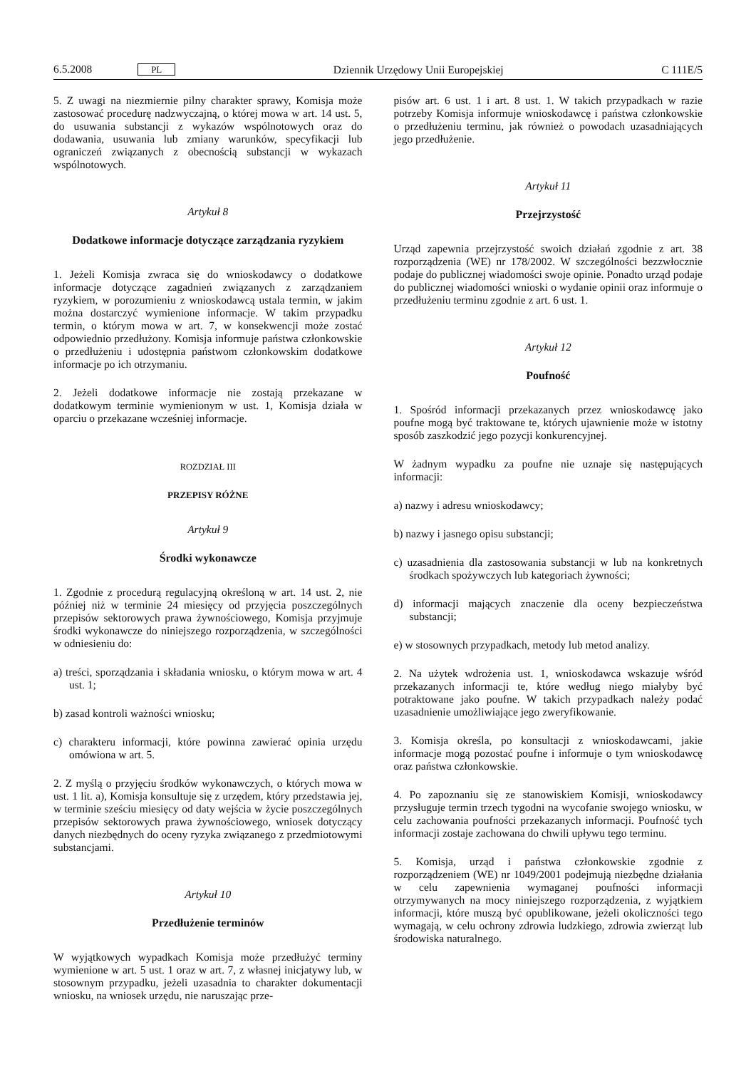6.5.2008 PL Dziennik Urzędowy Unii Europejskiej C 111E/5
5. Z uwagi na niezmiernie pilny charakter sprawy, Komisja może zastosować procedurę nadzwyczajną, o której mowa w art. 14 ust. 5, do usuwania substancji z wykazów wspólnotowych oraz do dodawania, usuwania lub zmiany warunków, specyfikacji lub ograniczeń związanych z obecnością substancji w wykazach wspólnotowych.
Artykuł 8
Dodatkowe informacje dotyczące zarządzania ryzykiem
1. Jeżeli Komisja zwraca się do wnioskodawcy o dodatkowe informacje dotyczące zagadnień związanych z zarządzaniem ryzykiem, w porozumieniu z wnioskodawcą ustala termin, w jakim można dostarczyć wymienione informacje. W takim przypadku termin, o którym mowa w art. 7, w konsekwencji może zostać odpowiednio przedłużony. Komisja informuje państwa członkowskie o przedłużeniu i udostępnia państwom członkowskim dodatkowe informacje po ich otrzymaniu.
2. Jeżeli dodatkowe informacje nie zostają przekazane w dodatkowym terminie wymienionym w ust. 1, Komisja działa w oparciu o przekazane wcześniej informacje.
ROZDZIAŁ III
PRZEPISY RÓŻNE
Artykuł 9
Środki wykonawcze
1. Zgodnie z procedurą regulacyjną określoną w art. 14 ust. 2, nie później niż w terminie 24 miesięcy od przyjęcia poszczególnych przepisów sektorowych prawa żywnościowego, Komisja przyjmuje środki wykonawcze do niniejszego rozporządzenia, w szczególności w odniesieniu do:
a) treści, sporządzania i składania wniosku, o którym mowa w art. 4 ust. 1;
b) zasad kontroli ważności wniosku;
c) charakteru informacji, które powinna zawierać opinia urzędu omówiona w art. 5.
2. Z myślą o przyjęciu środków wykonawczych, o których mowa w ust. 1 lit. a), Komisja konsultuje się z urzędem, który przedstawia jej, w terminie sześciu miesięcy od daty wejścia w życie poszczególnych przepisów sektorowych prawa żywnościowego, wniosek dotyczący danych niezbędnych do oceny ryzyka związanego z przedmiotowymi substancjami.
Artykuł 10
Przedłużenie terminów
W wyjątkowych wypadkach Komisja może przedłużyć terminy wymienione w art. 5 ust. 1 oraz w art. 7, z własnej inicjatywy lub, w stosownym przypadku, jeżeli uzasadnia to charakter dokumentacji wniosku, na wniosek urzędu, nie naruszając prze-
pisów art. 6 ust. 1 i art. 8 ust. 1. W takich przypadkach w razie potrzeby Komisja informuje wnioskodawcę i państwa członkowskie o przedłużeniu terminu, jak również o powodach uzasadniających jego przedłużenie.
Artykuł 11
Przejrzystość
Urząd zapewnia przejrzystość swoich działań zgodnie z art. 38 rozporządzenia (WE) nr 178/2002. W szczególności bezzwłocznie podaje do publicznej wiadomości swoje opinie. Ponadto urząd podaje do publicznej wiadomości wnioski o wydanie opinii oraz informuje o przedłużeniu terminu zgodnie z art. 6 ust. 1.
Artykuł 12
Poufność
1. Spośród informacji przekazanych przez wnioskodawcę jako poufne mogą być traktowane te, których ujawnienie może w istotny sposób zaszkodzić jego pozycji konkurencyjnej.
W żadnym wypadku za poufne nie uznaje się następujących informacji:
a) nazwy i adresu wnioskodawcy;
b) nazwy i jasnego opisu substancji;
c) uzasadnienia dla zastosowania substancji w lub na konkretnych środkach spożywczych lub kategoriach żywności;
d) informacji mających znaczenie dla oceny bezpieczeństwa substancji;
e) w stosownych przypadkach, metody lub metod analizy.
2. Na użytek wdrożenia ust. 1, wnioskodawca wskazuje wśród przekazanych informacji te, które według niego miałyby być potraktowane jako poufne. W takich przypadkach należy podać uzasadnienie umożliwiające jego zweryfikowanie.
3. Komisja określa, po konsultacji z wnioskodawcami, jakie informacje mogą pozostać poufne i informuje o tym wnioskodawcę oraz państwa członkowskie.
4. Po zapoznaniu się ze stanowiskiem Komisji, wnioskodawcy przysługuje termin trzech tygodni na wycofanie swojego wniosku, w celu zachowania poufności przekazanych informacji. Poufność tych informacji zostaje zachowana do chwili upływu tego terminu.
5. Komisja, urząd i państwa członkowskie zgodnie z rozporządzeniem (WE) nr 1049/2001 podejmują niezbędne działania w celu zapewnienia wymaganej poufności informacji otrzymywanych na mocy niniejszego rozporządzenia, z wyjątkiem informacji, które muszą być opublikowane, jeżeli okoliczności tego wymagają, w celu ochrony zdrowia ludzkiego, zdrowia zwierząt lub środowiska naturalnego.